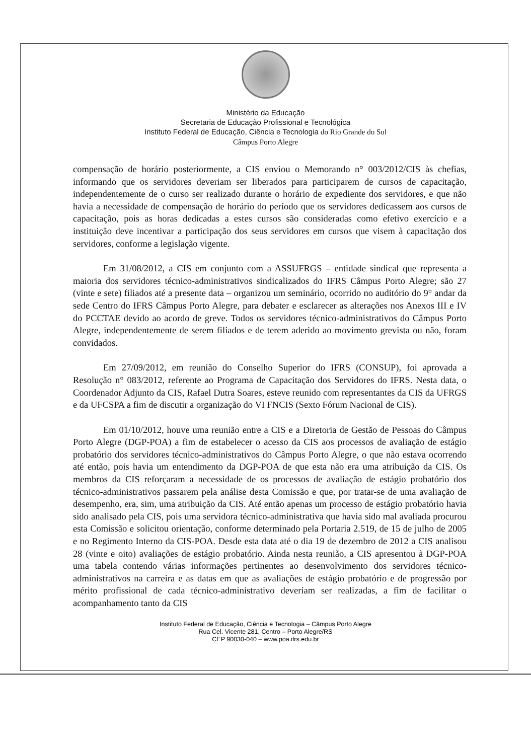Ministério da Educação
Secretaria de Educação Profissional e Tecnológica
Instituto Federal de Educação, Ciência e Tecnologia do Rio Grande do Sul
Câmpus Porto Alegre
compensação de horário posteriormente, a CIS enviou o Memorando n° 003/2012/CIS às chefias, informando que os servidores deveriam ser liberados para participarem de cursos de capacitação, independentemente de o curso ser realizado durante o horário de expediente dos servidores, e que não havia a necessidade de compensação de horário do período que os servidores dedicassem aos cursos de capacitação, pois as horas dedicadas a estes cursos são consideradas como efetivo exercício e a instituição deve incentivar a participação dos seus servidores em cursos que visem à capacitação dos servidores, conforme a legislação vigente.
Em 31/08/2012, a CIS em conjunto com a ASSUFRGS – entidade sindical que representa a maioria dos servidores técnico-administrativos sindicalizados do IFRS Câmpus Porto Alegre; são 27 (vinte e sete) filiados até a presente data – organizou um seminário, ocorrido no auditório do 9° andar da sede Centro do IFRS Câmpus Porto Alegre, para debater e esclarecer as alterações nos Anexos III e IV do PCCTAE devido ao acordo de greve. Todos os servidores técnico-administrativos do Câmpus Porto Alegre, independentemente de serem filiados e de terem aderido ao movimento grevista ou não, foram convidados.
Em 27/09/2012, em reunião do Conselho Superior do IFRS (CONSUP), foi aprovada a Resolução n° 083/2012, referente ao Programa de Capacitação dos Servidores do IFRS. Nesta data, o Coordenador Adjunto da CIS, Rafael Dutra Soares, esteve reunido com representantes da CIS da UFRGS e da UFCSPA a fim de discutir a organização do VI FNCIS (Sexto Fórum Nacional de CIS).
Em 01/10/2012, houve uma reunião entre a CIS e a Diretoria de Gestão de Pessoas do Câmpus Porto Alegre (DGP-POA) a fim de estabelecer o acesso da CIS aos processos de avaliação de estágio probatório dos servidores técnico-administrativos do Câmpus Porto Alegre, o que não estava ocorrendo até então, pois havia um entendimento da DGP-POA de que esta não era uma atribuição da CIS. Os membros da CIS reforçaram a necessidade de os processos de avaliação de estágio probatório dos técnico-administrativos passarem pela análise desta Comissão e que, por tratar-se de uma avaliação de desempenho, era, sim, uma atribuição da CIS. Até então apenas um processo de estágio probatório havia sido analisado pela CIS, pois uma servidora técnico-administrativa que havia sido mal avaliada procurou esta Comissão e solicitou orientação, conforme determinado pela Portaria 2.519, de 15 de julho de 2005 e no Regimento Interno da CIS-POA. Desde esta data até o dia 19 de dezembro de 2012 a CIS analisou 28 (vinte e oito) avaliações de estágio probatório. Ainda nesta reunião, a CIS apresentou à DGP-POA uma tabela contendo várias informações pertinentes ao desenvolvimento dos servidores técnico-administrativos na carreira e as datas em que as avaliações de estágio probatório e de progressão por mérito profissional de cada técnico-administrativo deveriam ser realizadas, a fim de facilitar o acompanhamento tanto da CIS
Instituto Federal de Educação, Ciência e Tecnologia – Câmpus Porto Alegre
Rua Cel. Vicente 281, Centro – Porto Alegre/RS
CEP 90030-040 – www.poa.ifrs.edu.br